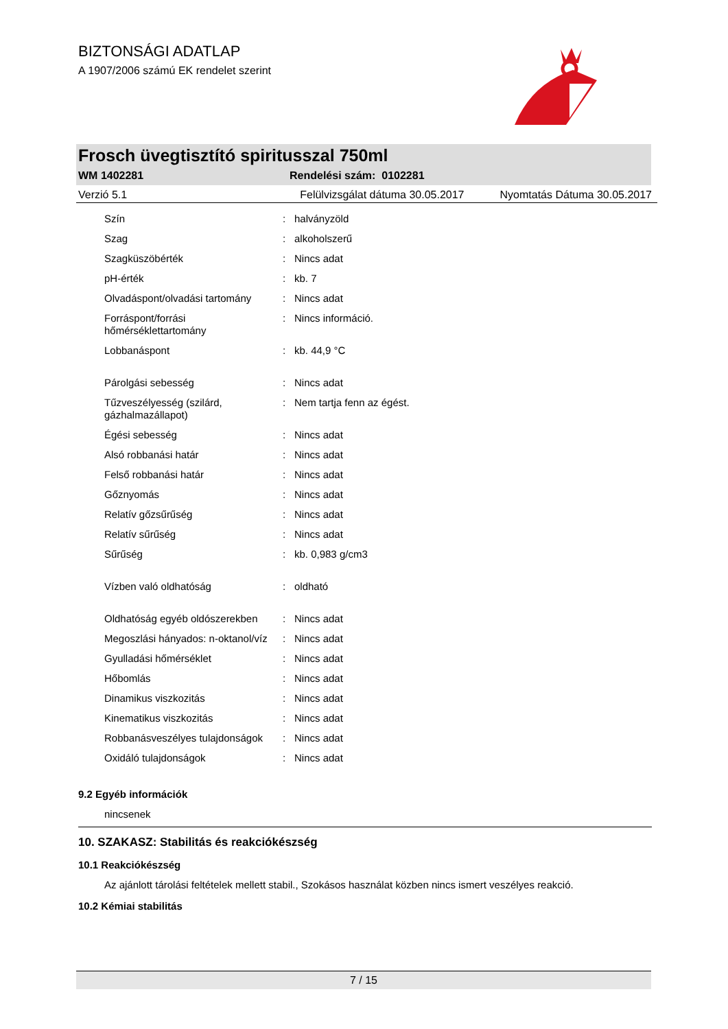BIZTONSÁGI ADATLAP
A 1907/2006 számú EK rendelet szerint
Frosch üvegtisztító spiritusszal 750ml
WM 1402281 Rendelési szám: 0102281
Verzió 5.1 Felülvizsgálat dátuma 30.05.2017 Nyomtatás Dátuma 30.05.2017
| Szín | : | halványzöld |
| Szag | : | alkoholszerű |
| Szagküszöbérték | : | Nincs adat |
| pH-érték | : | kb. 7 |
| Olvadáspont/olvadási tartomány | : | Nincs adat |
| Forráspont/forrási hőmérséklettartomány | : | Nincs információ. |
| Lobbanáspont | : | kb. 44,9 °C |
| Párolgási sebesség | : | Nincs adat |
| Tűzveszélyesség (szilárd, gázhalmazállapot) | : | Nem tartja fenn az égést. |
| Égési sebesség | : | Nincs adat |
| Alsó robbanási határ | : | Nincs adat |
| Felső robbanási határ | : | Nincs adat |
| Gőznyomás | : | Nincs adat |
| Relatív gőzsűrűség | : | Nincs adat |
| Relatív sűrűség | : | Nincs adat |
| Sűrűség | : | kb. 0,983 g/cm3 |
| Vízben való oldhatóság | : | oldható |
| Oldhatóság egyéb oldószerekben | : | Nincs adat |
| Megoszlási hányados: n-oktanol/víz | : | Nincs adat |
| Gyulladási hőmérséklet | : | Nincs adat |
| Hőbomlás | : | Nincs adat |
| Dinamikus viszkozitás | : | Nincs adat |
| Kinematikus viszkozitás | : | Nincs adat |
| Robbanásveszélyes tulajdonságok | : | Nincs adat |
| Oxidáló tulajdonságok | : | Nincs adat |
9.2 Egyéb információk
nincsenek
10. SZAKASZ: Stabilitás és reakciókészség
10.1 Reakciókészség
Az ajánlott tárolási feltételek mellett stabil., Szokásos használat közben nincs ismert veszélyes reakció.
10.2 Kémiai stabilitás
7 / 15